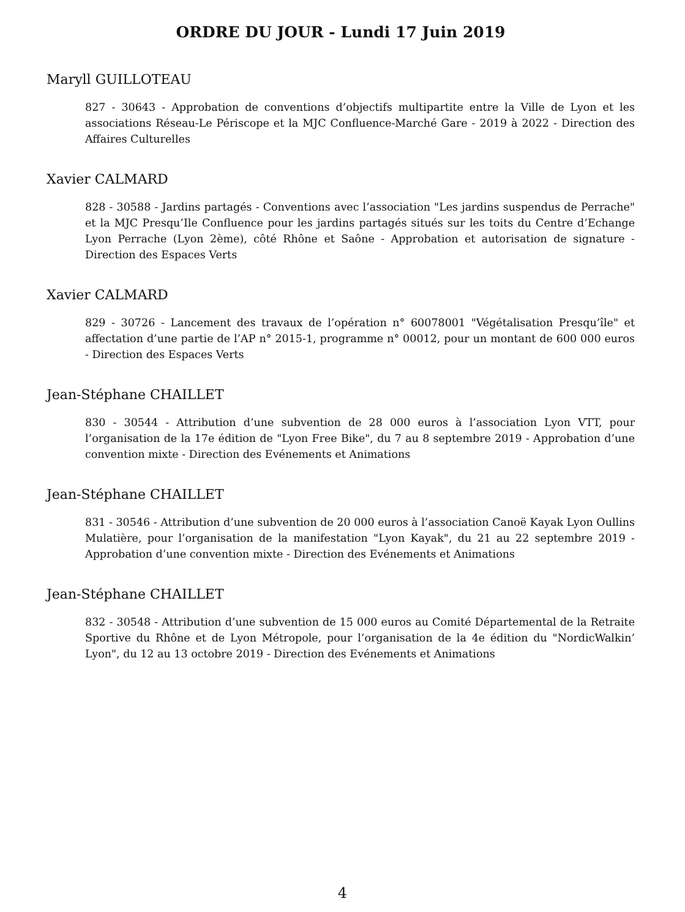ORDRE DU JOUR - Lundi 17 Juin 2019
Maryll GUILLOTEAU
827 - 30643 - Approbation de conventions d’objectifs multipartite entre la Ville de Lyon et les associations Réseau-Le Périscope et la MJC Confluence-Marché Gare - 2019 à 2022 - Direction des Affaires Culturelles
Xavier CALMARD
828 - 30588 - Jardins partagés - Conventions avec l’association "Les jardins suspendus de Perrache" et la MJC Presqu’Ile Confluence pour les jardins partagés situés sur les toits du Centre d’Echange Lyon Perrache (Lyon 2ème), côté Rhône et Saône - Approbation et autorisation de signature - Direction des Espaces Verts
Xavier CALMARD
829 - 30726 - Lancement des travaux de l’opération n° 60078001 "Végétalisation Presqu’île" et affectation d’une partie de l’AP n° 2015-1, programme n° 00012, pour un montant de 600 000 euros - Direction des Espaces Verts
Jean-Stéphane CHAILLET
830 - 30544 - Attribution d’une subvention de 28 000 euros à l’association Lyon VTT, pour l’organisation de la 17e édition de "Lyon Free Bike", du 7 au 8 septembre 2019 - Approbation d’une convention mixte - Direction des Evénements et Animations
Jean-Stéphane CHAILLET
831 - 30546 - Attribution d’une subvention de 20 000 euros à l’association Canoë Kayak Lyon Oullins Mulatière, pour l’organisation de la manifestation "Lyon Kayak", du 21 au 22 septembre 2019 - Approbation d’une convention mixte - Direction des Evénements et Animations
Jean-Stéphane CHAILLET
832 - 30548 - Attribution d’une subvention de 15 000 euros au Comité Départemental de la Retraite Sportive du Rhône et de Lyon Métropole, pour l’organisation de la 4e édition du "NordicWalkin’ Lyon", du 12 au 13 octobre 2019 - Direction des Evénements et Animations
4